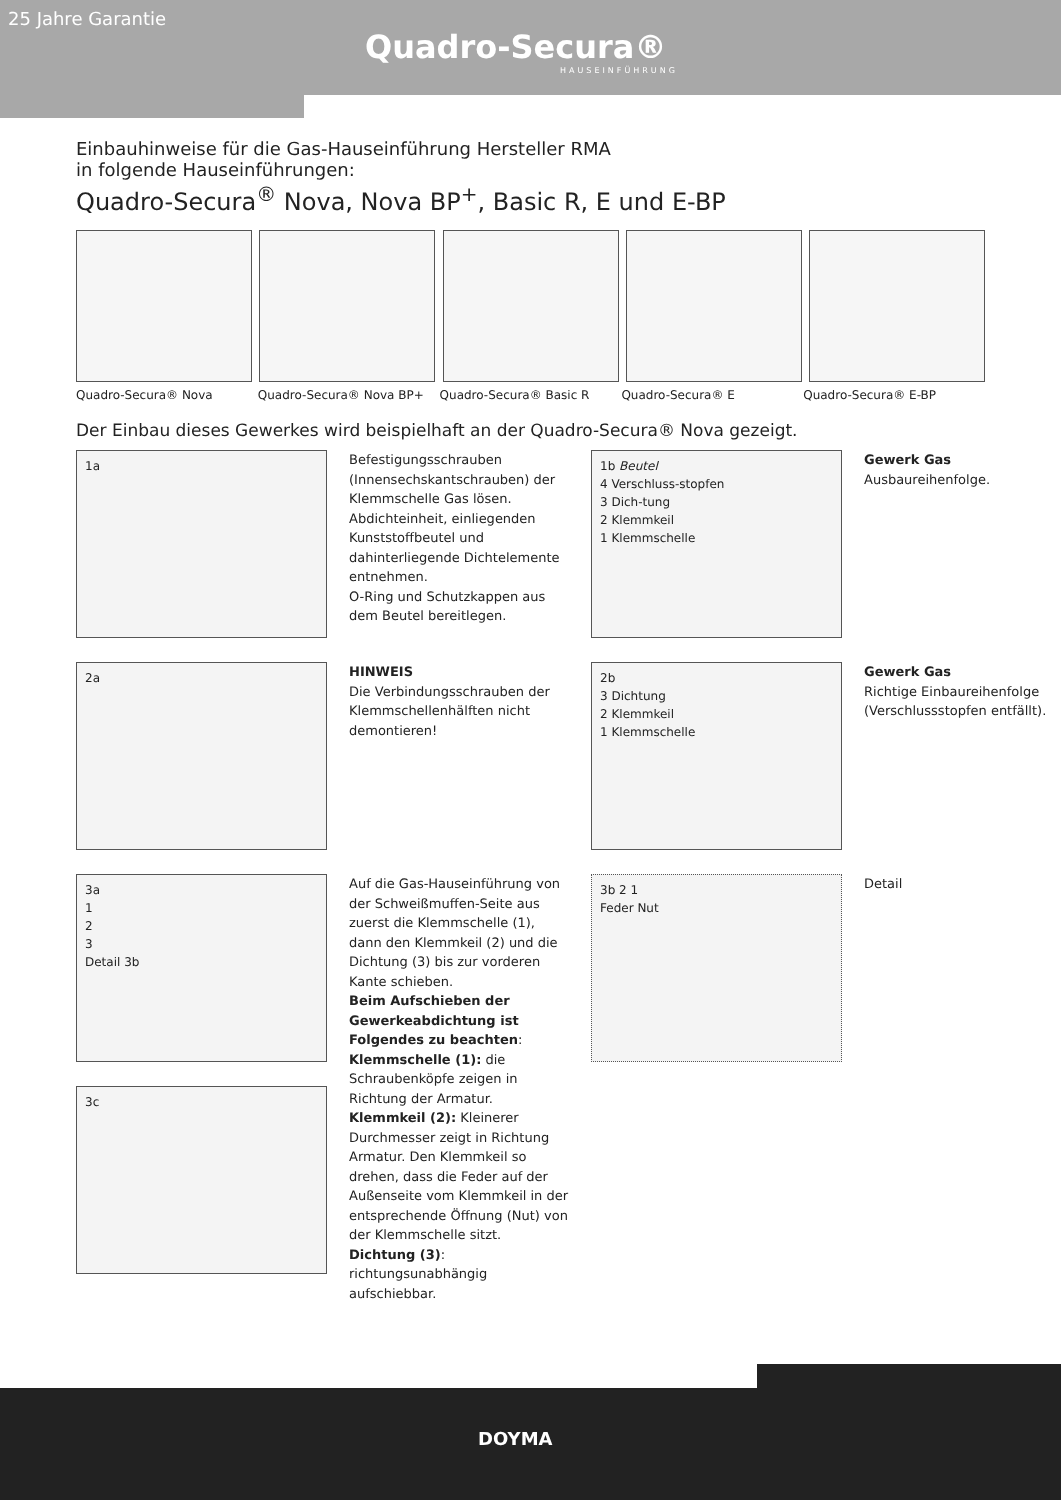25 Jahre Garantie
Quadro-Secura®
HAUSEINFÜHRUNG
Einbauhinweise für die Gas-Hauseinführung Hersteller RMA
in folgende Hauseinführungen:
Quadro-Secura<sup>®</sup> Nova, Nova BP<sup>+</sup>, Basic R, E und E-BP
Quadro-Secura® Nova Quadro-Secura® Nova BP+ Quadro-Secura® Basic R Quadro-Secura® E Quadro-Secura® E-BP
Der Einbau dieses Gewerkes wird beispielhaft an der Quadro-Secura® Nova gezeigt.
1a
Befestigungsschrauben (Innensechskantschrauben) der Klemmschelle Gas lösen. Abdichteinheit, einliegenden Kunststoffbeutel und dahinterliegende Dichtelemente entnehmen.
O-Ring und Schutzkappen aus dem Beutel bereitlegen.
1b Beutel
4 Verschluss-stopfen
3 Dich-tung
2 Klemmkeil
1 Klemmschelle
Gewerk Gas
Ausbaureihenfolge.
2a
HINWEIS
Die Verbindungsschrauben der Klemmschellenhälften nicht demontieren!
2b
3 Dichtung
2 Klemmkeil
1 Klemmschelle
Gewerk Gas
Richtige Einbaureihenfolge (Verschlussstopfen entfällt).
3a
1
2
3
Detail 3b
3c
Auf die Gas-Hauseinführung von der Schweißmuffen-Seite aus zuerst die Klemmschelle (1), dann den Klemmkeil (2) und die Dichtung (3) bis zur vorderen Kante schieben.
Beim Aufschieben der Gewerkeabdichtung ist Folgendes zu beachten:
Klemmschelle (1): die Schraubenköpfe zeigen in Richtung der Armatur.
Klemmkeil (2): Kleinerer Durchmesser zeigt in Richtung Armatur. Den Klemmkeil so drehen, dass die Feder auf der Außenseite vom Klemmkeil in der entsprechende Öffnung (Nut) von der Klemmschelle sitzt.
Dichtung (3): richtungsunabhängig aufschiebbar.
3b 2 1
Feder Nut
Detail
DOYMA